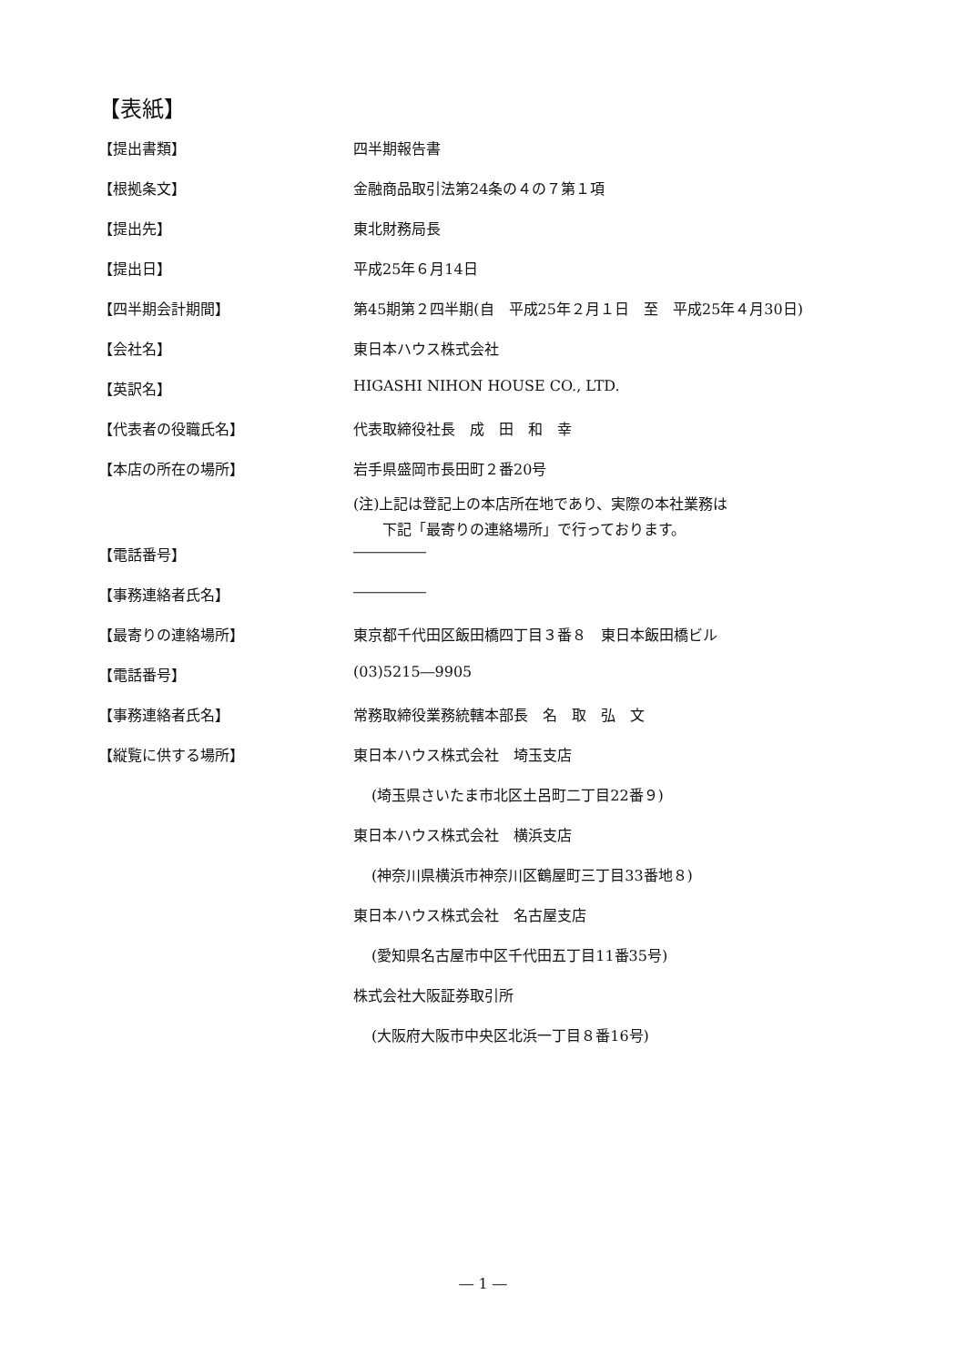【表紙】
【提出書類】 四半期報告書
【根拠条文】 金融商品取引法第24条の４の７第１項
【提出先】 東北財務局長
【提出日】 平成25年６月14日
【四半期会計期間】 第45期第２四半期(自　平成25年２月１日　至　平成25年４月30日)
【会社名】 東日本ハウス株式会社
【英訳名】 HIGASHI NIHON HOUSE CO., LTD.
【代表者の役職氏名】 代表取締役社長　成　田　和　幸
【本店の所在の場所】 岩手県盛岡市長田町２番20号
(注)上記は登記上の本店所在地であり、実際の本社業務は
　　下記「最寄りの連絡場所」で行っております。
【電話番号】 ―――――
【事務連絡者氏名】 ―――――
【最寄りの連絡場所】 東京都千代田区飯田橋四丁目３番８　東日本飯田橋ビル
【電話番号】 (03)5215―9905
【事務連絡者氏名】 常務取締役業務統轄本部長　名　取　弘　文
【縦覧に供する場所】 東日本ハウス株式会社　埼玉支店
(埼玉県さいたま市北区土呂町二丁目22番９)
東日本ハウス株式会社　横浜支店
(神奈川県横浜市神奈川区鶴屋町三丁目33番地８)
東日本ハウス株式会社　名古屋支店
(愛知県名古屋市中区千代田五丁目11番35号)
株式会社大阪証券取引所
(大阪府大阪市中央区北浜一丁目８番16号)
― 1 ―